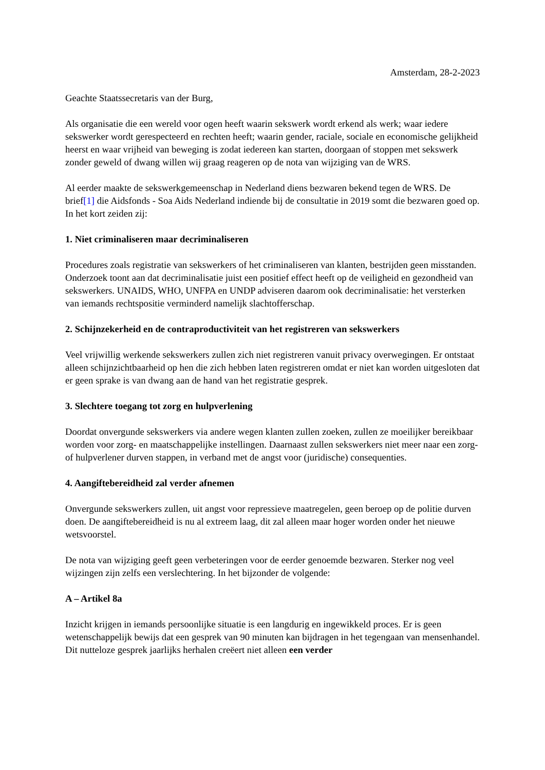Amsterdam, 28-2-2023
Geachte Staatssecretaris van der Burg,
Als organisatie die een wereld voor ogen heeft waarin sekswerk wordt erkend als werk; waar iedere sekswerker wordt gerespecteerd en rechten heeft; waarin gender, raciale, sociale en economische gelijkheid heerst en waar vrijheid van beweging is zodat iedereen kan starten, doorgaan of stoppen met sekswerk zonder geweld of dwang willen wij graag reageren op de nota van wijziging van de WRS.
Al eerder maakte de sekswerkgemeenschap in Nederland diens bezwaren bekend tegen de WRS. De brief[1] die Aidsfonds - Soa Aids Nederland indiende bij de consultatie in 2019 somt die bezwaren goed op. In het kort zeiden zij:
1. Niet criminaliseren maar decriminaliseren
Procedures zoals registratie van sekswerkers of het criminaliseren van klanten, bestrijden geen misstanden. Onderzoek toont aan dat decriminalisatie juist een positief effect heeft op de veiligheid en gezondheid van sekswerkers. UNAIDS, WHO, UNFPA en UNDP adviseren daarom ook decriminalisatie: het versterken van iemands rechtspositie verminderd namelijk slachtofferschap.
2. Schijnzekerheid en de contraproductiviteit van het registreren van sekswerkers
Veel vrijwillig werkende sekswerkers zullen zich niet registreren vanuit privacy overwegingen. Er ontstaat alleen schijnzichtbaarheid op hen die zich hebben laten registreren omdat er niet kan worden uitgesloten dat er geen sprake is van dwang aan de hand van het registratie gesprek.
3. Slechtere toegang tot zorg en hulpverlening
Doordat onvergunde sekswerkers via andere wegen klanten zullen zoeken, zullen ze moeilijker bereikbaar worden voor zorg- en maatschappelijke instellingen. Daarnaast zullen sekswerkers niet meer naar een zorg- of hulpverlener durven stappen, in verband met de angst voor (juridische) consequenties.
4. Aangiftebereidheid zal verder afnemen
Onvergunde sekswerkers zullen, uit angst voor repressieve maatregelen, geen beroep op de politie durven doen. De aangiftebereidheid is nu al extreem laag, dit zal alleen maar hoger worden onder het nieuwe wetsvoorstel.
De nota van wijziging geeft geen verbeteringen voor de eerder genoemde bezwaren. Sterker nog veel wijzingen zijn zelfs een verslechtering. In het bijzonder de volgende:
A – Artikel 8a
Inzicht krijgen in iemands persoonlijke situatie is een langdurig en ingewikkeld proces. Er is geen wetenschappelijk bewijs dat een gesprek van 90 minuten kan bijdragen in het tegengaan van mensenhandel. Dit nutteloze gesprek jaarlijks herhalen creëert niet alleen een verder